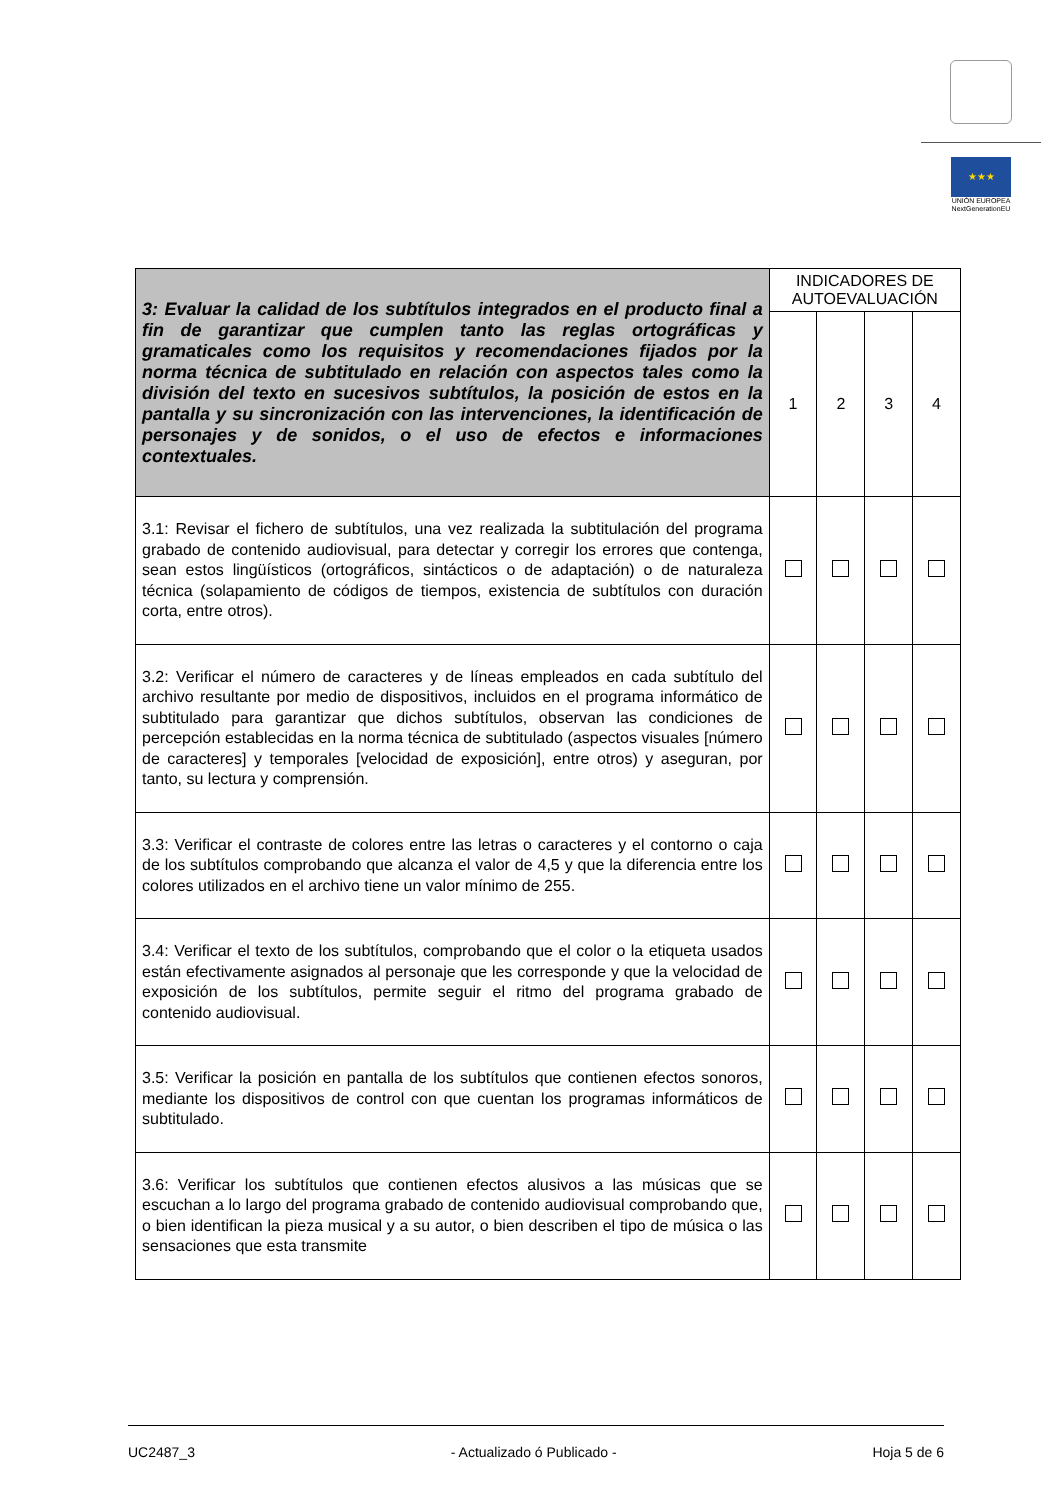★★★
UNIÓN EUROPEA
NextGenerationEU
| 3: Evaluar la calidad de los subtítulos integrados en el producto final a fin de garantizar que cumplen tanto las reglas ortográficas y gramaticales como los requisitos y recomendaciones fijados por la norma técnica de subtitulado en relación con aspectos tales como la división del texto en sucesivos subtítulos, la posición de estos en la pantalla y su sincronización con las intervenciones, la identificación de personajes y de sonidos, o el uso de efectos e informaciones contextuales. | INDICADORES DE AUTOEVALUACIÓN | | | |
| | 1 | 2 | 3 | 4 |
| 3.1: Revisar el fichero de subtítulos, una vez realizada la subtitulación del programa grabado de contenido audiovisual, para detectar y corregir los errores que contenga, sean estos lingüísticos (ortográficos, sintácticos o de adaptación) o de naturaleza técnica (solapamiento de códigos de tiempos, existencia de subtítulos con duración corta, entre otros). | | | | |
| 3.2: Verificar el número de caracteres y de líneas empleados en cada subtítulo del archivo resultante por medio de dispositivos, incluidos en el programa informático de subtitulado para garantizar que dichos subtítulos, observan las condiciones de percepción establecidas en la norma técnica de subtitulado (aspectos visuales [número de caracteres] y temporales [velocidad de exposición], entre otros) y aseguran, por tanto, su lectura y comprensión. | | | | |
| 3.3: Verificar el contraste de colores entre las letras o caracteres y el contorno o caja de los subtítulos comprobando que alcanza el valor de 4,5 y que la diferencia entre los colores utilizados en el archivo tiene un valor mínimo de 255. | | | | |
| 3.4: Verificar el texto de los subtítulos, comprobando que el color o la etiqueta usados están efectivamente asignados al personaje que les corresponde y que la velocidad de exposición de los subtítulos, permite seguir el ritmo del programa grabado de contenido audiovisual. | | | | |
| 3.5: Verificar la posición en pantalla de los subtítulos que contienen efectos sonoros, mediante los dispositivos de control con que cuentan los programas informáticos de subtitulado. | | | | |
| 3.6: Verificar los subtítulos que contienen efectos alusivos a las músicas que se escuchan a lo largo del programa grabado de contenido audiovisual comprobando que, o bien identifican la pieza musical y a su autor, o bien describen el tipo de música o las sensaciones que esta transmite | | | | |
UC2487_3 - Actualizado ó Publicado - Hoja 5 de 6